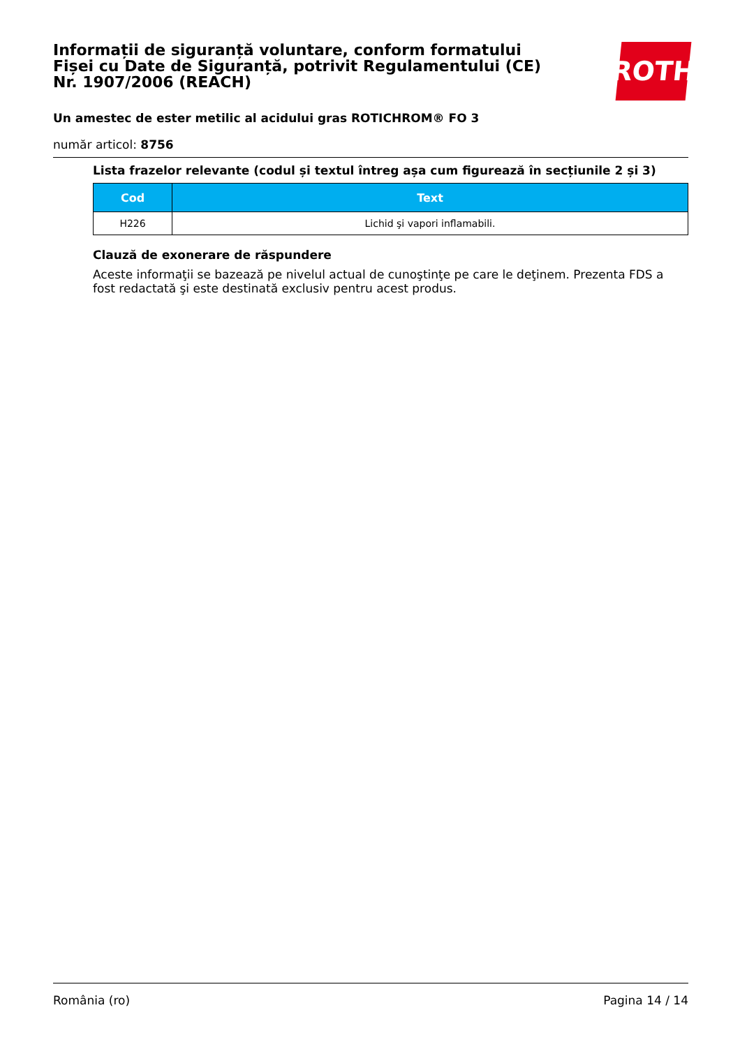ROTH
Informații de siguranță voluntare, conform formatului Fișei cu Date de Siguranță, potrivit Regulamentului (CE) Nr. 1907/2006 (REACH)
Un amestec de ester metilic al acidului gras ROTICHROM® FO 3
număr articol: 8756
Lista frazelor relevante (codul și textul întreg așa cum figurează în secțiunile 2 și 3)
| Cod | Text |
| --- | --- |
| H226 | Lichid şi vapori inflamabili. |
Clauză de exonerare de răspundere
Aceste informaţii se bazează pe nivelul actual de cunoştinţe pe care le deţinem. Prezenta FDS a fost redactată şi este destinată exclusiv pentru acest produs.
România (ro) Pagina 14 / 14